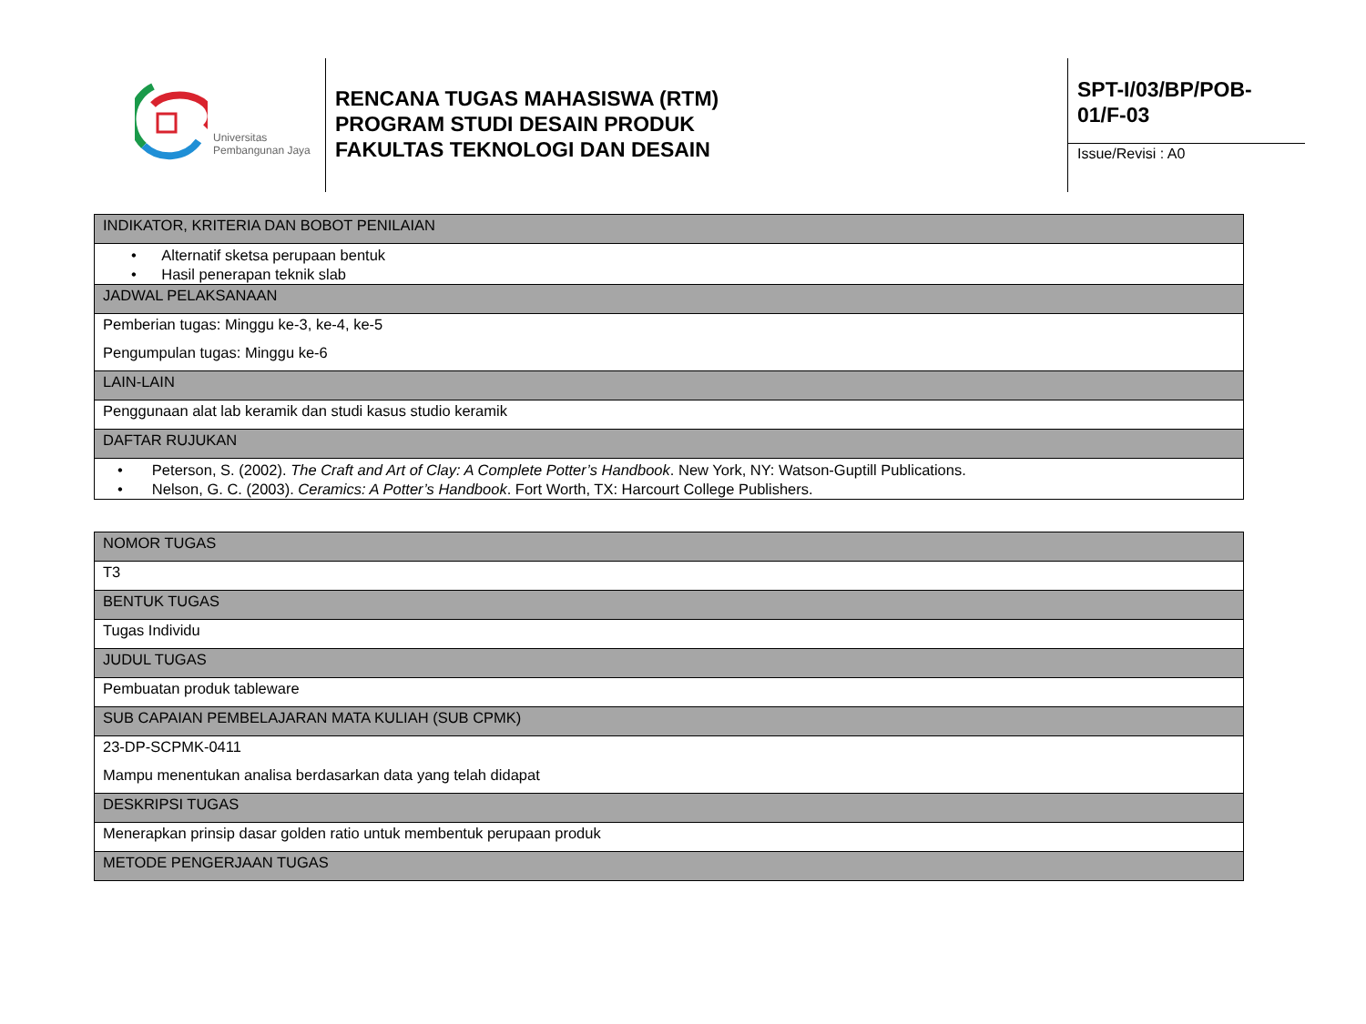Universitas
Pembangunan Jaya
RENCANA TUGAS MAHASISWA (RTM)
PROGRAM STUDI DESAIN PRODUK
FAKULTAS TEKNOLOGI DAN DESAIN
SPT-I/03/BP/POB-
01/F-03
Issue/Revisi : A0
| INDIKATOR, KRITERIA DAN BOBOT PENILAIAN |
| • Alternatif sketsa perupaan bentuk • Hasil penerapan teknik slab |
| JADWAL PELAKSANAAN |
| Pemberian tugas: Minggu ke-3, ke-4, ke-5 Pengumpulan tugas: Minggu ke-6 |
| LAIN-LAIN |
| Penggunaan alat lab keramik dan studi kasus studio keramik |
| DAFTAR RUJUKAN |
| • Peterson, S. (2002). The Craft and Art of Clay: A Complete Potter’s Handbook . New York, NY: Watson-Guptill Publications. • Nelson, G. C. (2003). Ceramics: A Potter’s Handbook . Fort Worth, TX: Harcourt College Publishers. |
| NOMOR TUGAS |
| T3 |
| BENTUK TUGAS |
| Tugas Individu |
| JUDUL TUGAS |
| Pembuatan produk tableware |
| SUB CAPAIAN PEMBELAJARAN MATA KULIAH (SUB CPMK) |
| 23-DP-SCPMK-0411 Mampu menentukan analisa berdasarkan data yang telah didapat |
| DESKRIPSI TUGAS |
| Menerapkan prinsip dasar golden ratio untuk membentuk perupaan produk |
| METODE PENGERJAAN TUGAS |